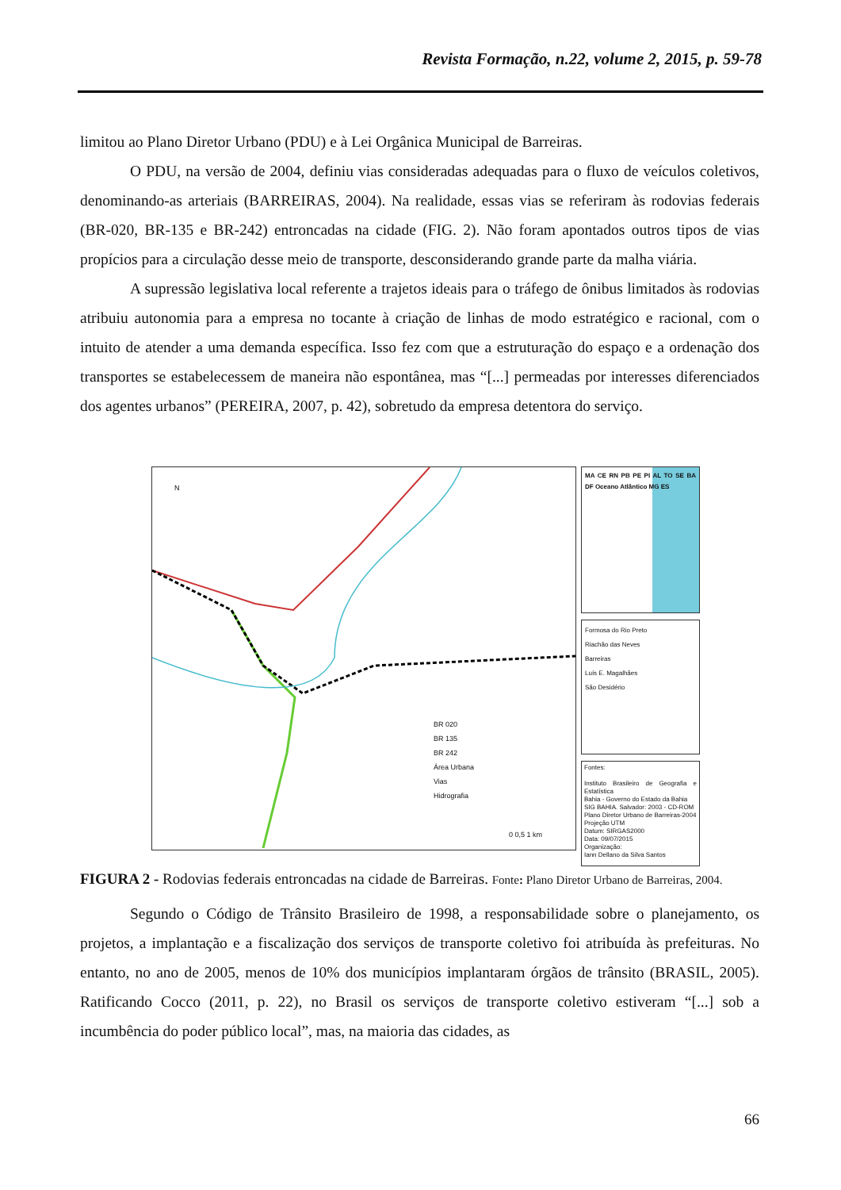Revista Formação, n.22, volume 2, 2015, p. 59-78
limitou ao Plano Diretor Urbano (PDU) e à Lei Orgânica Municipal de Barreiras.
O PDU, na versão de 2004, definiu vias consideradas adequadas para o fluxo de veículos coletivos, denominando-as arteriais (BARREIRAS, 2004). Na realidade, essas vias se referiram às rodovias federais (BR-020, BR-135 e BR-242) entroncadas na cidade (FIG. 2). Não foram apontados outros tipos de vias propícios para a circulação desse meio de transporte, desconsiderando grande parte da malha viária.
A supressão legislativa local referente a trajetos ideais para o tráfego de ônibus limitados às rodovias atribuiu autonomia para a empresa no tocante à criação de linhas de modo estratégico e racional, com o intuito de atender a uma demanda específica. Isso fez com que a estruturação do espaço e a ordenação dos transportes se estabelecessem de maneira não espontânea, mas “[...] permeadas por interesses diferenciados dos agentes urbanos” (PEREIRA, 2007, p. 42), sobretudo da empresa detentora do serviço.
N
BR 020
BR 135
BR 242
Área Urbana
Vias
Hidrografia
0 0,5 1 km
MA CE RN PB PE PI AL TO SE BA DF Oceano Atlântico MG ES
Formosa do Rio Preto
Riachão das Neves
Barreiras
Luís E. Magalhães
São Desidério
Fontes:
Instituto Brasileiro de Geografia e Estatística
Bahia - Governo do Estado da Bahia
SIG BAHIA. Salvador: 2003 - CD-ROM
Plano Diretor Urbano de Barreiras-2004
Projeção UTM
Datum: SIRGAS2000
Data: 09/07/2015
Organização:
Iann Dellano da Silva Santos
FIGURA 2 - Rodovias federais entroncadas na cidade de Barreiras. Fonte: Plano Diretor Urbano de Barreiras, 2004.
Segundo o Código de Trânsito Brasileiro de 1998, a responsabilidade sobre o planejamento, os projetos, a implantação e a fiscalização dos serviços de transporte coletivo foi atribuída às prefeituras. No entanto, no ano de 2005, menos de 10% dos municípios implantaram órgãos de trânsito (BRASIL, 2005). Ratificando Cocco (2011, p. 22), no Brasil os serviços de transporte coletivo estiveram “[...] sob a incumbência do poder público local”, mas, na maioria das cidades, as
66